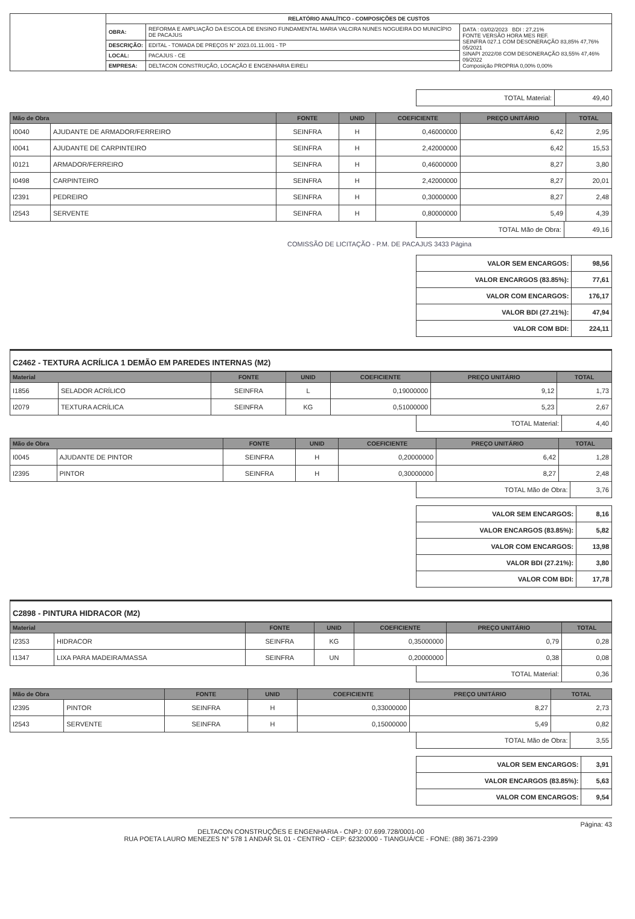| | RELATÓRIO ANALÍTICO - COMPOSIÇÕES DE CUSTOS | | |
| | OBRA: | REFORMA E AMPLIAÇÃO DA ESCOLA DE ENSINO FUNDAMENTAL MARIA VALCIRA NUNES NOGUEIRA DO MUNICÍPIO DE PACAJUS | DATA : 03/02/2023 BDI : 27,21% FONTE VERSÃO HORA MES REF. SEINFRA 027.1 COM DESONERAÇÃO 83,85% 47,76% 05/2021 SINAPI 2022/08 COM DESONERAÇÃO 83,55% 47,46% 09/2022 Composição PROPRIA 0,00% 0,00% |
| | DESCRIÇÃO: | EDITAL - TOMADA DE PREÇOS N° 2023.01.11.001 - TP | |
| | LOCAL: | PACAJUS - CE | |
| | EMPRESA: | DELTACON CONSTRUÇÃO, LOCAÇÃO E ENGENHARIA EIRELI | |
| TOTAL Material: | 49,40 |
| Mão de Obra | | FONTE | UNID | COEFICIENTE | PREÇO UNITÁRIO | TOTAL |
| --- | --- | --- | --- | --- | --- | --- |
| I0040 | AJUDANTE DE ARMADOR/FERREIRO | SEINFRA | H | 0,46000000 | 6,42 | 2,95 |
| I0041 | AJUDANTE DE CARPINTEIRO | SEINFRA | H | 2,42000000 | 6,42 | 15,53 |
| I0121 | ARMADOR/FERREIRO | SEINFRA | H | 0,46000000 | 8,27 | 3,80 |
| I0498 | CARPINTEIRO | SEINFRA | H | 2,42000000 | 8,27 | 20,01 |
| I2391 | PEDREIRO | SEINFRA | H | 0,30000000 | 8,27 | 2,48 |
| I2543 | SERVENTE | SEINFRA | H | 0,80000000 | 5,49 | 4,39 |
| TOTAL Mão de Obra: | 49,16 |
COMISSÃO DE LICITAÇÃO - P.M. DE PACAJUS 3433 Página
| VALOR SEM ENCARGOS: | 98,56 |
| VALOR ENCARGOS (83.85%): | 77,61 |
| VALOR COM ENCARGOS: | 176,17 |
| VALOR BDI (27.21%): | 47,94 |
| VALOR COM BDI: | 224,11 |
C2462 - TEXTURA ACRÍLICA 1 DEMÃO EM PAREDES INTERNAS (M2)
| Material | | FONTE | UNID | COEFICIENTE | PREÇO UNITÁRIO | TOTAL |
| --- | --- | --- | --- | --- | --- | --- |
| I1856 | SELADOR ACRÍLICO | SEINFRA | L | 0,19000000 | 9,12 | 1,73 |
| I2079 | TEXTURA ACRÍLICA | SEINFRA | KG | 0,51000000 | 5,23 | 2,67 |
| TOTAL Material: | 4,40 |
| Mão de Obra | | FONTE | UNID | COEFICIENTE | PREÇO UNITÁRIO | TOTAL |
| --- | --- | --- | --- | --- | --- | --- |
| I0045 | AJUDANTE DE PINTOR | SEINFRA | H | 0,20000000 | 6,42 | 1,28 |
| I2395 | PINTOR | SEINFRA | H | 0,30000000 | 8,27 | 2,48 |
| TOTAL Mão de Obra: | 3,76 |
| VALOR SEM ENCARGOS: | 8,16 |
| VALOR ENCARGOS (83.85%): | 5,82 |
| VALOR COM ENCARGOS: | 13,98 |
| VALOR BDI (27.21%): | 3,80 |
| VALOR COM BDI: | 17,78 |
C2898 - PINTURA HIDRACOR (M2)
| Material | | FONTE | UNID | COEFICIENTE | PREÇO UNITÁRIO | TOTAL |
| --- | --- | --- | --- | --- | --- | --- |
| I2353 | HIDRACOR | SEINFRA | KG | 0,35000000 | 0,79 | 0,28 |
| I1347 | LIXA PARA MADEIRA/MASSA | SEINFRA | UN | 0,20000000 | 0,38 | 0,08 |
| TOTAL Material: | 0,36 |
| Mão de Obra | | FONTE | UNID | COEFICIENTE | PREÇO UNITÁRIO | TOTAL |
| --- | --- | --- | --- | --- | --- | --- |
| I2395 | PINTOR | SEINFRA | H | 0,33000000 | 8,27 | 2,73 |
| I2543 | SERVENTE | SEINFRA | H | 0,15000000 | 5,49 | 0,82 |
| TOTAL Mão de Obra: | 3,55 |
| VALOR SEM ENCARGOS: | 3,91 |
| VALOR ENCARGOS (83.85%): | 5,63 |
| VALOR COM ENCARGOS: | 9,54 |
Página: 43
DELTACON CONSTRUÇÕES E ENGENHARIA - CNPJ: 07.699.728/0001-00
RUA POETA LAURO MENEZES N° 578 1 ANDAR SL 01 - CENTRO - CEP: 62320000 - TIANGUÁ/CE - FONE: (88) 3671-2399